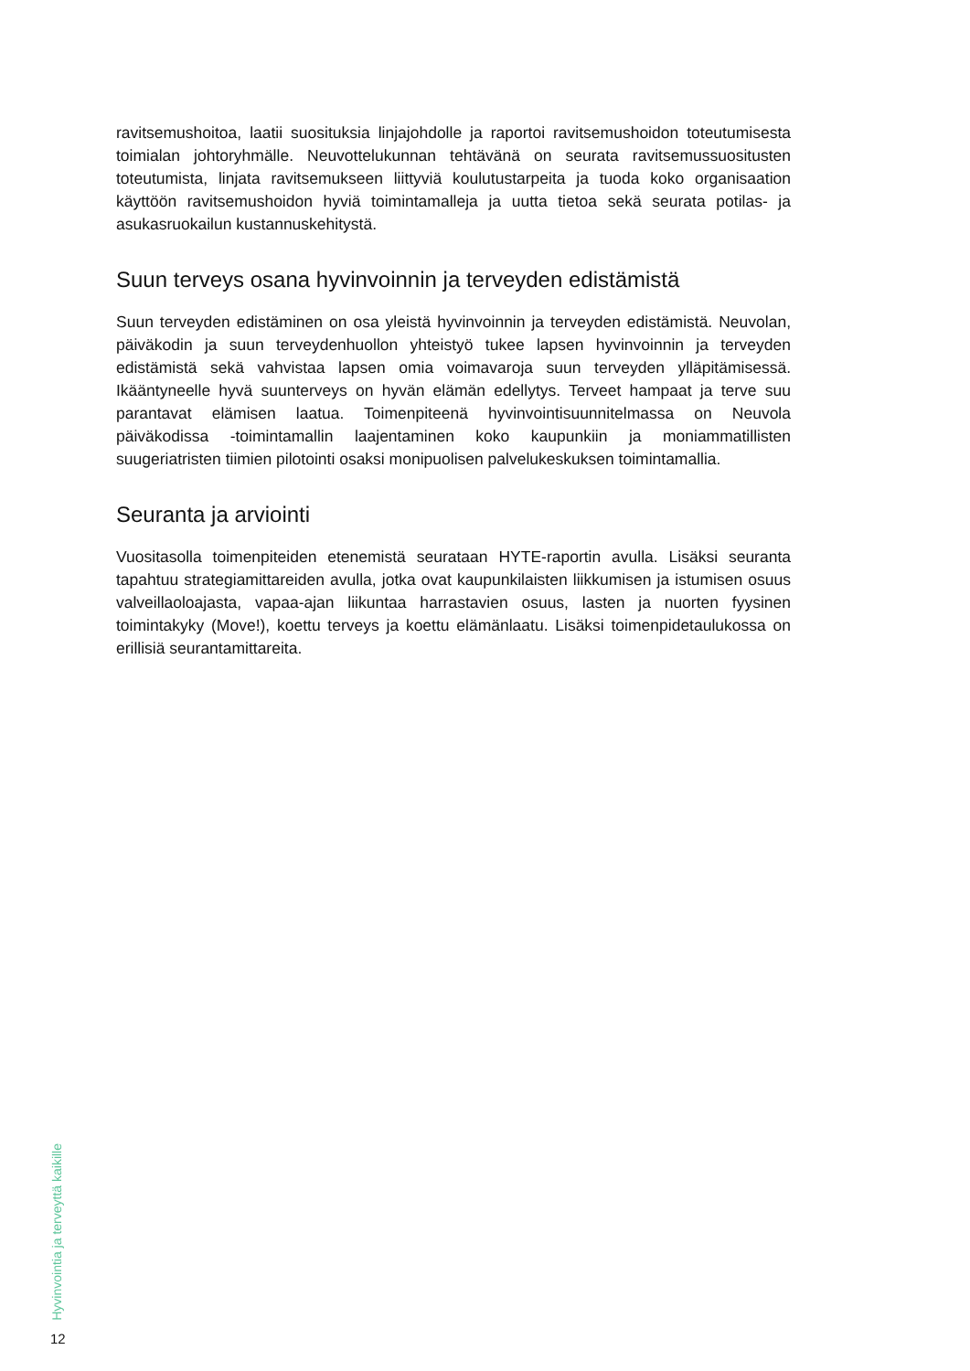ravitsemushoitoa, laatii suosituksia linjajohdolle ja raportoi ravitsemushoidon toteutumisesta toimialan johtoryhmälle. Neuvottelukunnan tehtävänä on seurata ravitsemussuositusten toteutumista, linjata ravitsemukseen liittyviä koulutustarpeita ja tuoda koko organisaation käyttöön ravitsemushoidon hyviä toimintamalleja ja uutta tietoa sekä seurata potilas- ja asukasruokailun kustannuskehitystä.
Suun terveys osana hyvinvoinnin ja terveyden edistämistä
Suun terveyden edistäminen on osa yleistä hyvinvoinnin ja terveyden edistämistä. Neuvolan, päiväkodin ja suun terveydenhuollon yhteistyö tukee lapsen hyvinvoinnin ja terveyden edistämistä sekä vahvistaa lapsen omia voimavaroja suun terveyden ylläpitämisessä. Ikääntyneelle hyvä suunterveys on hyvän elämän edellytys. Terveet hampaat ja terve suu parantavat elämisen laatua. Toimenpiteenä hyvinvointisuunnitelmassa on Neuvola päiväkodissa -toimintamallin laajentaminen koko kaupunkiin ja moniammatillisten suugeriatristen tiimien pilotointi osaksi monipuolisen palvelukeskuksen toimintamallia.
Seuranta ja arviointi
Vuositasolla toimenpiteiden etenemistä seurataan HYTE-raportin avulla. Lisäksi seuranta tapahtuu strategiamittareiden avulla, jotka ovat kaupunkilaisten liikkumisen ja istumisen osuus valveillaoloajasta, vapaa-ajan liikuntaa harrastavien osuus, lasten ja nuorten fyysinen toimintakyky (Move!), koettu terveys ja koettu elämänlaatu. Lisäksi toimenpidetaulukossa on erillisiä seurantamittareita.
Hyvinvointia ja terveyttä kaikille
12